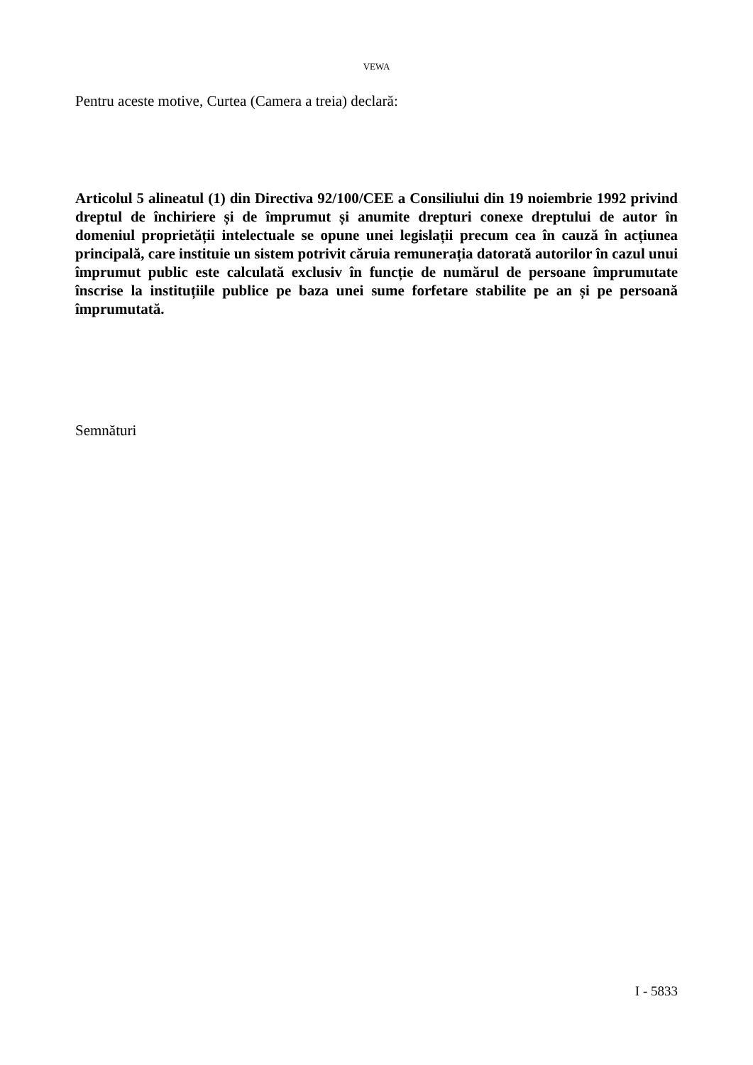VEWA
Pentru aceste motive, Curtea (Camera a treia) declară:
Articolul 5 alineatul (1) din Directiva 92/100/CEE a Consiliului din 19 noiembrie 1992 privind dreptul de închiriere și de împrumut și anumite drepturi conexe dreptului de autor în domeniul proprietății intelectuale se opune unei legislații precum cea în cauză în acțiunea principală, care instituie un sistem potrivit căruia remunerația datorată autorilor în cazul unui împrumut public este calculată exclusiv în funcție de numărul de persoane împrumutate înscrise la instituțiile publice pe baza unei sume forfetare stabilite pe an și pe persoană împrumutată.
Semnături
I - 5833